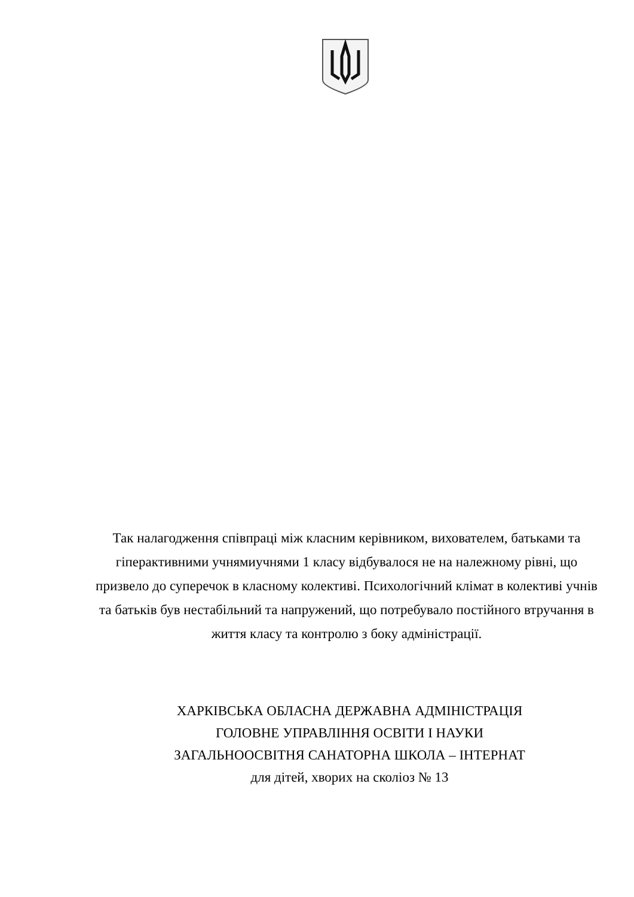Так налагодження співпраці між класним керівником, вихователем, батьками та гіперактивними учнямиучнями 1 класу відбувалося не на належному рівні, що призвело до суперечок в класному колективі. Психологічний клімат в колективі учнів та батьків був нестабільний та напружений, що потребувало постійного втручання в життя класу та контролю з боку адміністрації.
ХАРКІВСЬКА ОБЛАСНА ДЕРЖАВНА АДМІНІСТРАЦІЯ
ГОЛОВНЕ УПРАВЛІННЯ ОСВІТИ І НАУКИ
ЗАГАЛЬНООСВІТНЯ САНАТОРНА ШКОЛА – ІНТЕРНАТ
для дітей, хворих на сколіоз № 13